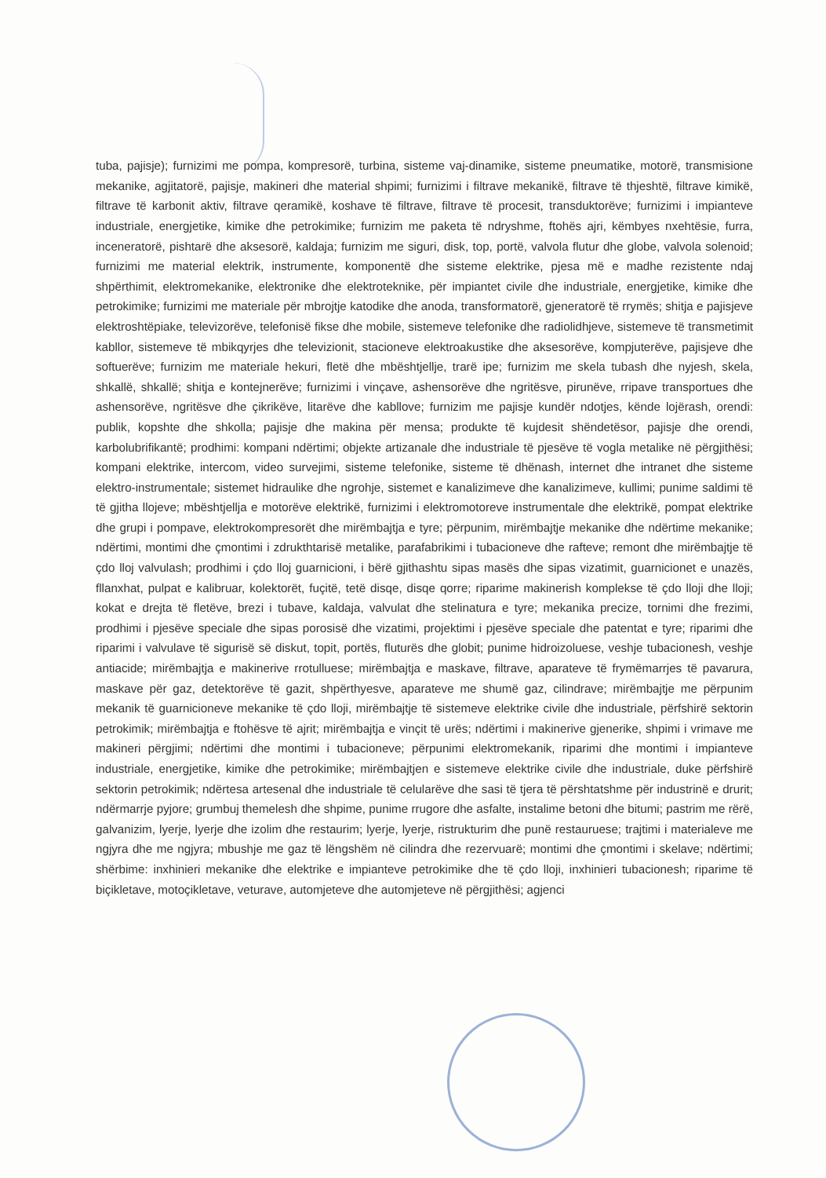tuba, pajisje); furnizimi me pompa, kompresorë, turbina, sisteme vaj-dinamike, sisteme pneumatike, motorë, transmisione mekanike, agjitatorë, pajisje, makineri dhe material shpimi; furnizimi i filtrave mekanikë, filtrave të thjeshtë, filtrave kimikë, filtrave të karbonit aktiv, filtrave qeramikë, koshave të filtrave, filtrave të procesit, transduktorëve; furnizimi i impianteve industriale, energjetike, kimike dhe petrokimike; furnizim me paketa të ndryshme, ftohës ajri, këmbyes nxehtësie, furra, inceneratorë, pishtarë dhe aksesorë, kaldaja; furnizim me siguri, disk, top, portë, valvola flutur dhe globe, valvola solenoid; furnizimi me material elektrik, instrumente, komponentë dhe sisteme elektrike, pjesa më e madhe rezistente ndaj shpërthimit, elektromekanike, elektronike dhe elektroteknike, për impiantet civile dhe industriale, energjetike, kimike dhe petrokimike; furnizimi me materiale për mbrojtje katodike dhe anoda, transformatorë, gjeneratorë të rrymës; shitja e pajisjeve elektroshtëpiake, televizorëve, telefonisë fikse dhe mobile, sistemeve telefonike dhe radiolidhjeve, sistemeve të transmetimit kabllor, sistemeve të mbikqyrjes dhe televizionit, stacioneve elektroakustike dhe aksesorëve, kompjuterëve, pajisjeve dhe softuerëve; furnizim me materiale hekuri, fletë dhe mbështjellje, trarë ipe; furnizim me skela tubash dhe nyjesh, skela, shkallë, shkallë; shitja e kontejnerëve; furnizimi i vinçave, ashensorëve dhe ngritësve, pirunëve, rripave transportues dhe ashensorëve, ngritësve dhe çikrikëve, litarëve dhe kabllove; furnizim me pajisje kundër ndotjes, kënde lojërash, orendi: publik, kopshte dhe shkolla; pajisje dhe makina për mensa; produkte të kujdesit shëndetësor, pajisje dhe orendi, karbolubrifikantë; prodhimi: kompani ndërtimi; objekte artizanale dhe industriale të pjesëve të vogla metalike në përgjithësi; kompani elektrike, intercom, video survejimi, sisteme telefonike, sisteme të dhënash, internet dhe intranet dhe sisteme elektro-instrumentale; sistemet hidraulike dhe ngrohje, sistemet e kanalizimeve dhe kanalizimeve, kullimi; punime saldimi të të gjitha llojeve; mbështjellja e motorëve elektrikë, furnizimi i elektromotoreve instrumentale dhe elektrikë, pompat elektrike dhe grupi i pompave, elektrokompresorët dhe mirëmbajtja e tyre; përpunim, mirëmbajtje mekanike dhe ndërtime mekanike; ndërtimi, montimi dhe çmontimi i zdrukthtarisë metalike, parafabrikimi i tubacioneve dhe rafteve; remont dhe mirëmbajtje të çdo lloj valvulash; prodhimi i çdo lloj guarnicioni, i bërë gjithashtu sipas masës dhe sipas vizatimit, guarnicionet e unazës, fllanxhat, pulpat e kalibruar, kolektorët, fuçitë, tetë disqe, disqe qorre; riparime makinerish komplekse të çdo lloji dhe lloji; kokat e drejta të fletëve, brezi i tubave, kaldaja, valvulat dhe stelinatura e tyre; mekanika precize, tornimi dhe frezimi, prodhimi i pjesëve speciale dhe sipas porosisë dhe vizatimi, projektimi i pjesëve speciale dhe patentat e tyre; riparimi dhe riparimi i valvulave të sigurisë së diskut, topit, portës, fluturës dhe globit; punime hidroizoluese, veshje tubacionesh, veshje antiacide; mirëmbajtja e makinerive rrotulluese; mirëmbajtja e maskave, filtrave, aparateve të frymëmarrjes të pavarura, maskave për gaz, detektorëve të gazit, shpërthyesve, aparateve me shumë gaz, cilindrave; mirëmbajtje me përpunim mekanik të guarnicioneve mekanike të çdo lloji, mirëmbajtje të sistemeve elektrike civile dhe industriale, përfshirë sektorin petrokimik; mirëmbajtja e ftohësve të ajrit; mirëmbajtja e vinçit të urës; ndërtimi i makinerive gjenerike, shpimi i vrimave me makineri përgjimi; ndërtimi dhe montimi i tubacioneve; përpunimi elektromekanik, riparimi dhe montimi i impianteve industriale, energjetike, kimike dhe petrokimike; mirëmbajtjen e sistemeve elektrike civile dhe industriale, duke përfshirë sektorin petrokimik; ndërtesa artesenal dhe industriale të celularëve dhe sasi të tjera të përshtatshme për industrinë e drurit; ndërmarrje pyjore; grumbuj themelesh dhe shpime, punime rrugore dhe asfalte, instalime betoni dhe bitumi; pastrim me rërë, galvanizim, lyerje, lyerje dhe izolim dhe restaurim; lyerje, lyerje, ristrukturim dhe punë restauruese; trajtimi i materialeve me ngjyra dhe me ngjyra; mbushje me gaz të lëngshëm në cilindra dhe rezervuarë; montimi dhe çmontimi i skelave; ndërtimi; shërbime: inxhinieri mekanike dhe elektrike e impianteve petrokimike dhe të çdo lloji, inxhinieri tubacionesh; riparime të biçikletave, motoçikletave, veturave, automjeteve dhe automjeteve në përgjithësi; agjenci